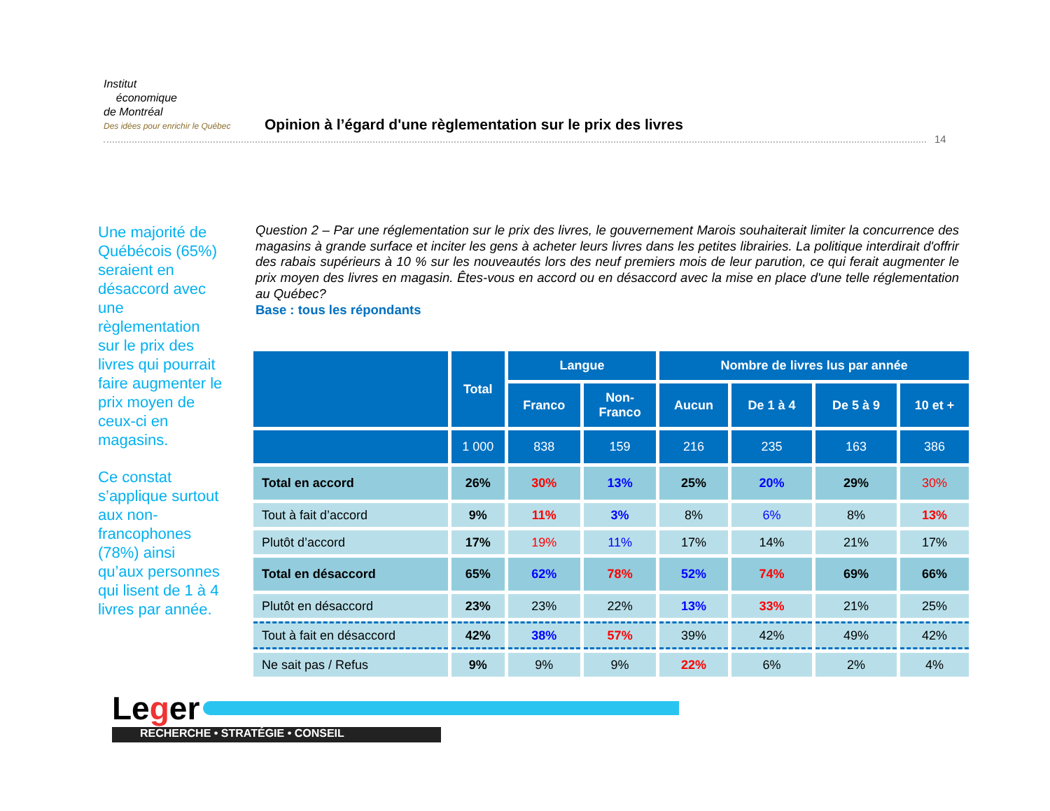Institut
économique
de Montréal Des idées pour enrichir le Québec Opinion à l’égard d'une règlementation sur le prix des livres
14
Une majorité de Québécois (65%) seraient en désaccord avec une règlementation sur le prix des livres qui pourrait faire augmenter le prix moyen de ceux-ci en magasins.
Ce constat s’applique surtout aux non-francophones (78%) ainsi qu’aux personnes qui lisent de 1 à 4 livres par année.
Question 2 – Par une réglementation sur le prix des livres, le gouvernement Marois souhaiterait limiter la concurrence des magasins à grande surface et inciter les gens à acheter leurs livres dans les petites librairies. La politique interdirait d'offrir des rabais supérieurs à 10 % sur les nouveautés lors des neuf premiers mois de leur parution, ce qui ferait augmenter le prix moyen des livres en magasin. Êtes-vous en accord ou en désaccord avec la mise en place d'une telle réglementation au Québec?
Base : tous les répondants
| | Total | Langue | | Nombre de livres lus par année | | | |
| --- | --- | --- | --- | --- | --- | --- | --- |
| | | Franco | Non- Franco | Aucun | De 1 à 4 | De 5 à 9 | 10 et + |
| | 1 000 | 838 | 159 | 216 | 235 | 163 | 386 |
| Total en accord | 26% | 30% | 13% | 25% | 20% | 29% | 30% |
| Tout à fait d’accord | 9% | 11% | 3% | 8% | 6% | 8% | 13% |
| Plutôt d’accord | 17% | 19% | 11% | 17% | 14% | 21% | 17% |
| Total en désaccord | 65% | 62% | 78% | 52% | 74% | 69% | 66% |
| Plutôt en désaccord | 23% | 23% | 22% | 13% | 33% | 21% | 25% |
| Tout à fait en désaccord | 42% | 38% | 57% | 39% | 42% | 49% | 42% |
| Ne sait pas / Refus | 9% | 9% | 9% | 22% | 6% | 2% | 4% |
Leger RECHERCHE • STRATÉGIE • CONSEIL